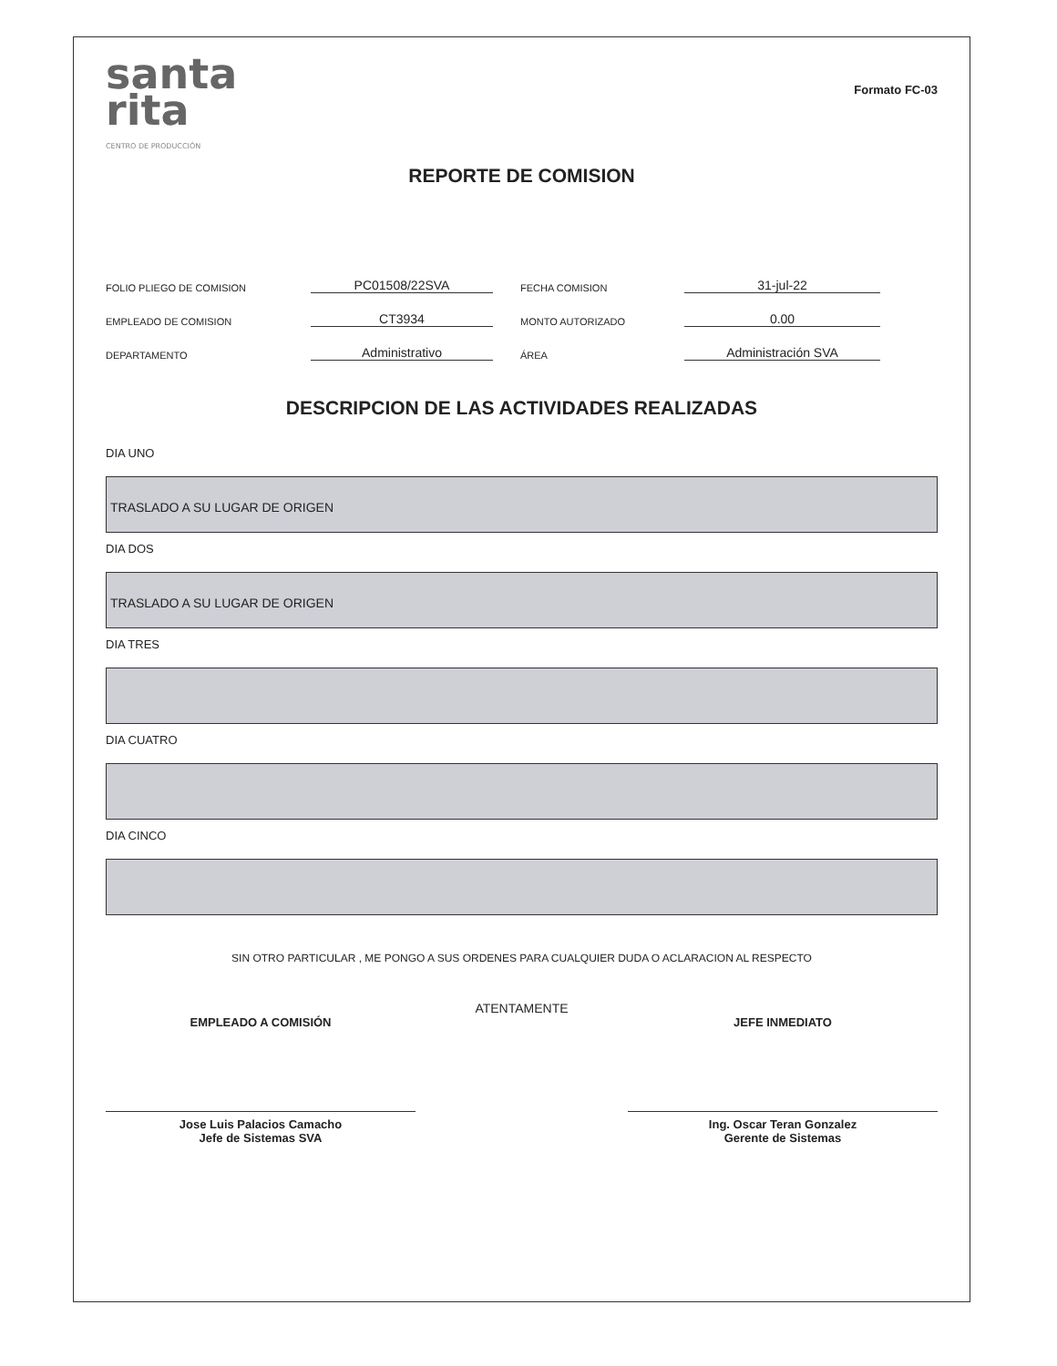santa
rita
CENTRO DE PRODUCCIÓN
Formato FC-03
REPORTE DE COMISION
FOLIO PLIEGO DE COMISION
PC01508/22SVA
FECHA COMISION
31-jul-22
EMPLEADO DE COMISION
CT3934
MONTO AUTORIZADO
0.00
DEPARTAMENTO
Administrativo
ÁREA
Administración SVA
DESCRIPCION DE LAS ACTIVIDADES REALIZADAS
DIA UNO
TRASLADO A SU LUGAR DE ORIGEN
DIA DOS
TRASLADO A SU LUGAR DE ORIGEN
DIA TRES
DIA CUATRO
DIA CINCO
SIN OTRO PARTICULAR , ME PONGO A SUS ORDENES PARA CUALQUIER DUDA O ACLARACION AL RESPECTO
ATENTAMENTE
EMPLEADO A COMISIÓN
Jose Luis Palacios Camacho
Jefe de Sistemas SVA
JEFE INMEDIATO
Ing. Oscar Teran Gonzalez
Gerente de Sistemas